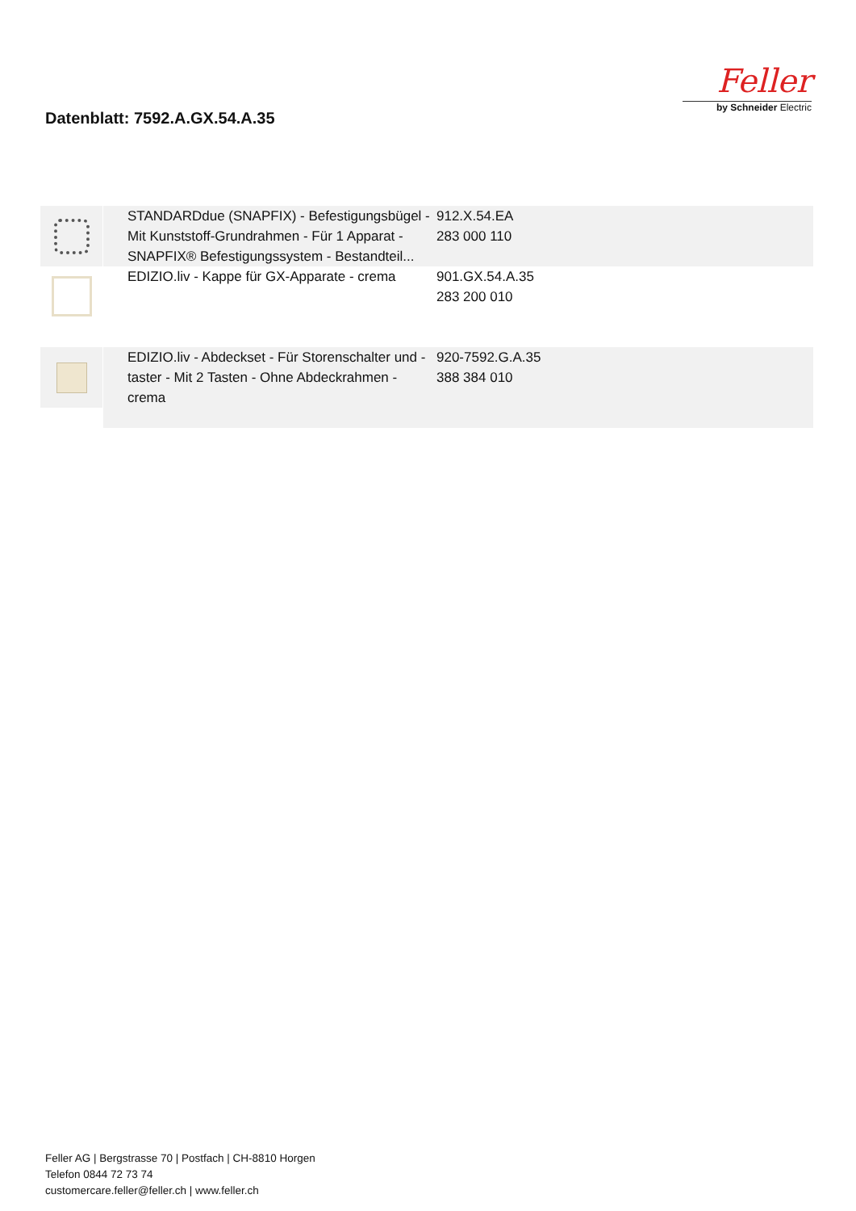Datenblatt: 7592.A.GX.54.A.35
Feller
by Schneider Electric
| | STANDARDdue (SNAPFIX) - Befestigungsbügel - Mit Kunststoff-Grundrahmen - Für 1 Apparat - SNAPFIX® Befestigungssystem - Bestandteil... | 912.X.54.EA 283 000 110 |
| | EDIZIO.liv - Kappe für GX-Apparate - crema | 901.GX.54.A.35 283 200 010 |
| | EDIZIO.liv - Abdeckset - Für Storenschalter und -taster - Mit 2 Tasten - Ohne Abdeckrahmen - crema | 920-7592.G.A.35 388 384 010 |
Feller AG | Bergstrasse 70 | Postfach | CH-8810 Horgen
Telefon 0844 72 73 74
customercare.feller@feller.ch | www.feller.ch